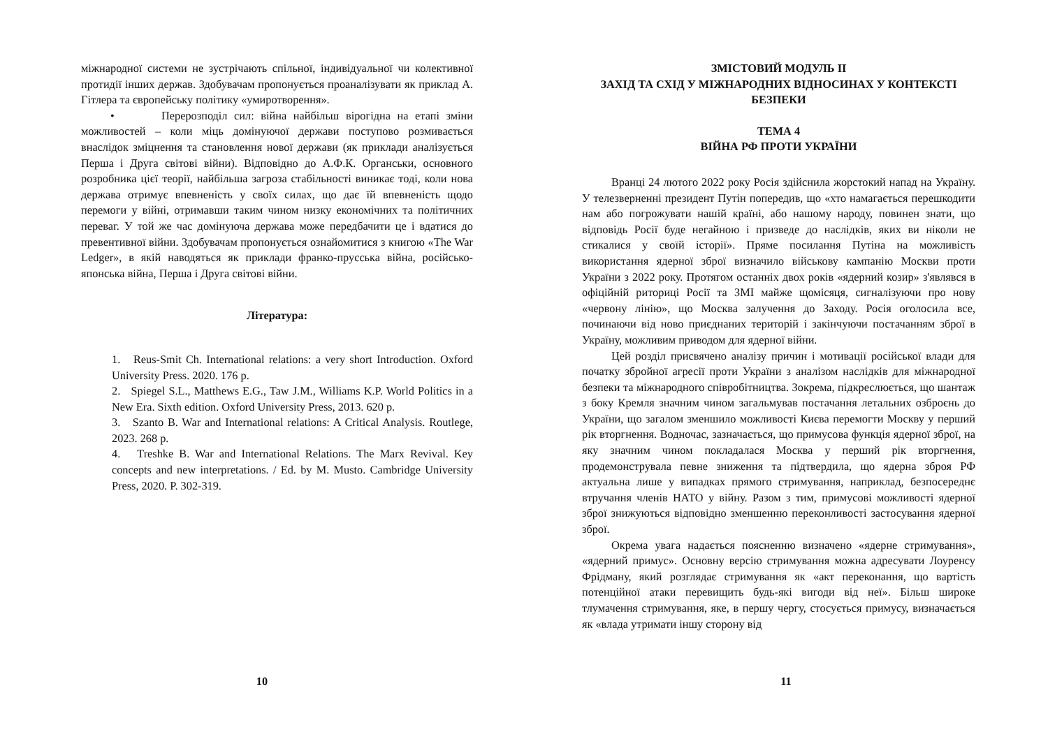міжнародної системи не зустрічають спільної, індивідуальної чи колективної протидії інших держав. Здобувачам пропонується проаналізувати як приклад А. Гітлера та європейську політику «умиротворення».
• Перерозподіл сил: війна найбільш вірогідна на етапі зміни можливостей – коли міць домінуючої держави поступово розмивається внаслідок зміцнення та становлення нової держави (як приклади аналізується Перша і Друга світові війни). Відповідно до А.Ф.К. Органськи, основного розробника цієї теорії, найбільша загроза стабільності виникає тоді, коли нова держава отримує впевненість у своїх силах, що дає їй впевненість щодо перемоги у війні, отримавши таким чином низку економічних та політичних переваг. У той же час домінуюча держава може передбачити це і вдатися до превентивної війни. Здобувачам пропонується ознайомитися з книгою «The War Ledger», в якій наводяться як приклади франко-прусська війна, російсько-японська війна, Перша і Друга світові війни.
Література:
1. Reus-Smit Ch. International relations: a very short Introduction. Oxford University Press. 2020. 176 p.
2. Spiegel S.L., Matthews E.G., Taw J.M., Williams K.P. World Politics in a New Era. Sixth edition. Oxford University Press, 2013. 620 p.
3. Szanto B. War and International relations: A Critical Analysis. Routlege, 2023. 268 p.
4. Treshke B. War and International Relations. The Marx Revival. Key concepts and new interpretations. / Ed. by M. Musto. Cambridge University Press, 2020. P. 302-319.
10
ЗМІСТОВИЙ МОДУЛЬ II
ЗАХІД ТА СХІД У МІЖНАРОДНИХ ВІДНОСИНАХ У КОНТЕКСТІ БЕЗПЕКИ
ТЕМА 4
ВІЙНА РФ ПРОТИ УКРАЇНИ
Вранці 24 лютого 2022 року Росія здійснила жорстокий напад на Україну. У телезверненні президент Путін попередив, що «хто намагається перешкодити нам або погрожувати нашій країні, або нашому народу, повинен знати, що відповідь Росії буде негайною і призведе до наслідків, яких ви ніколи не стикалися у своїй історії». Пряме посилання Путіна на можливість використання ядерної зброї визначило військову кампанію Москви проти України з 2022 року. Протягом останніх двох років «ядерний козир» з'являвся в офіційній риториці Росії та ЗМІ майже щомісяця, сигналізуючи про нову «червону лінію», що Москва залучення до Заходу. Росія оголосила все, починаючи від ново приєднаних територій і закінчуючи постачанням зброї в Україну, можливим приводом для ядерної війни.
Цей розділ присвячено аналізу причин і мотивації російської влади для початку збройної агресії проти України з аналізом наслідків для міжнародної безпеки та міжнародного співробітництва. Зокрема, підкреслюється, що шантаж з боку Кремля значним чином загальмував постачання летальних озброєнь до України, що загалом зменшило можливості Києва перемогти Москву у перший рік вторгнення. Водночас, зазначається, що примусова функція ядерної зброї, на яку значним чином покладалася Москва у перший рік вторгнення, продемонструвала певне зниження та підтвердила, що ядерна зброя РФ актуальна лише у випадках прямого стримування, наприклад, безпосереднє втручання членів НАТО у війну. Разом з тим, примусові можливості ядерної зброї знижуються відповідно зменшенню переконливості застосування ядерної зброї.
Окрема увага надається поясненню визначено «ядерне стримування», «ядерний примус». Основну версію стримування можна адресувати Лоуренсу Фрідману, який розглядає стримування як «акт переконання, що вартість потенційної атаки перевищить будь-які вигоди від неї». Більш широке тлумачення стримування, яке, в першу чергу, стосується примусу, визначається як «влада утримати іншу сторону від
11